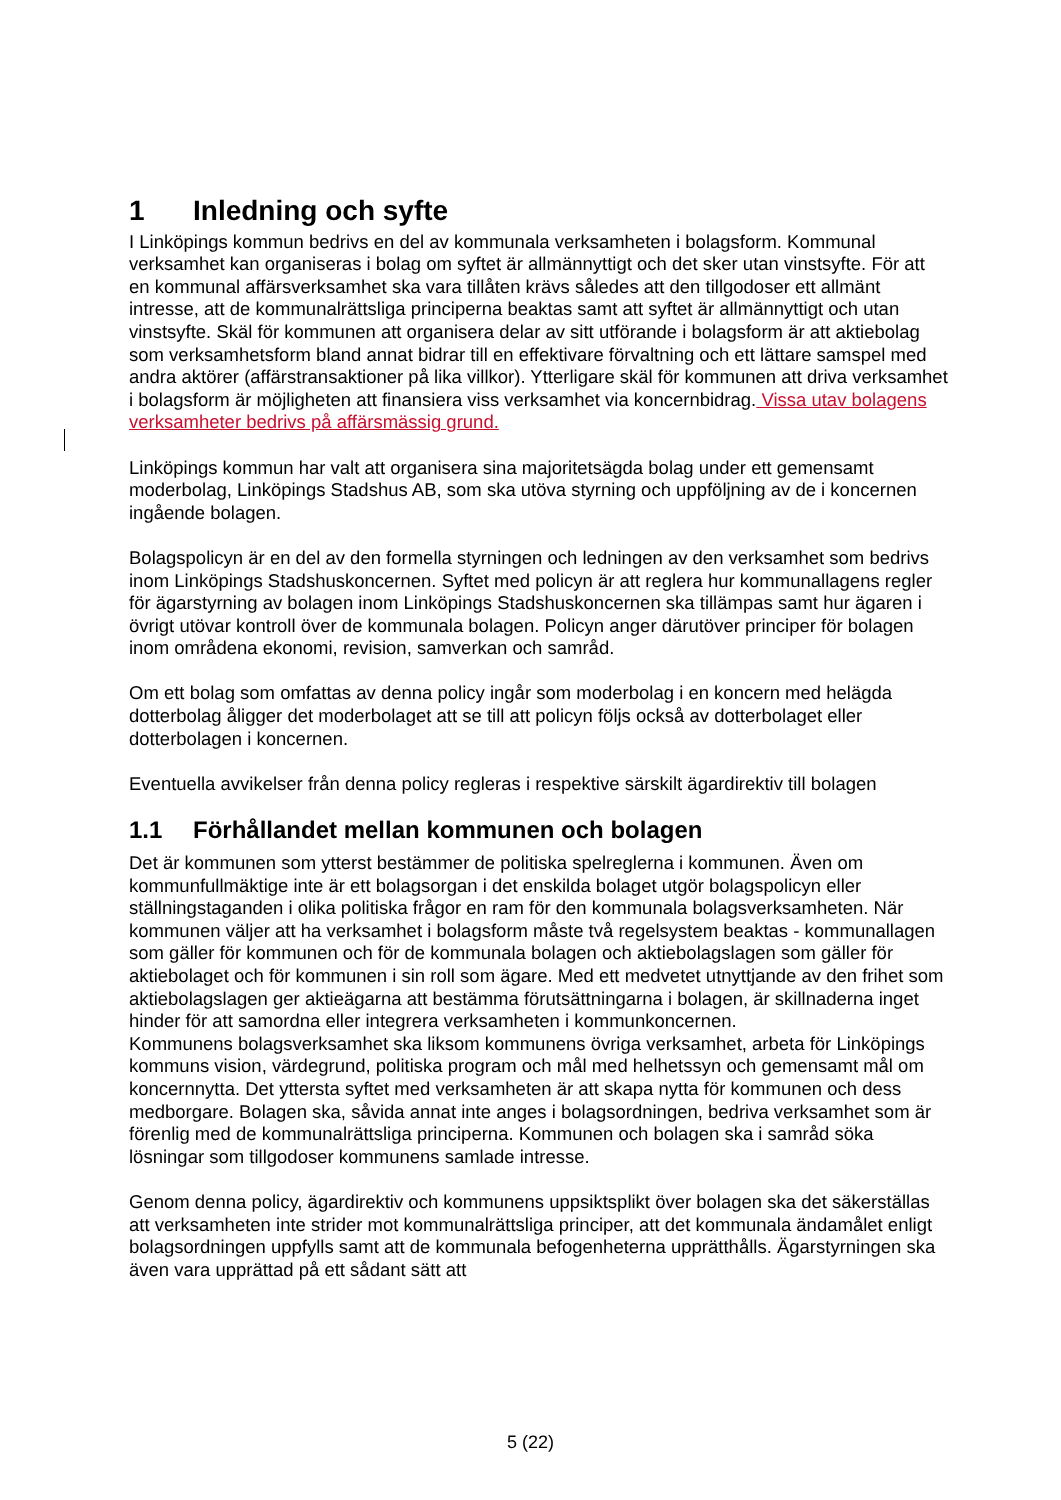1 Inledning och syfte
I Linköpings kommun bedrivs en del av kommunala verksamheten i bolagsform. Kommunal verksamhet kan organiseras i bolag om syftet är allmännyttigt och det sker utan vinstsyfte. För att en kommunal affärsverksamhet ska vara tillåten krävs således att den tillgodoser ett allmänt intresse, att de kommunalrättsliga principerna beaktas samt att syftet är allmännyttigt och utan vinstsyfte. Skäl för kommunen att organisera delar av sitt utförande i bolagsform är att aktiebolag som verksamhetsform bland annat bidrar till en effektivare förvaltning och ett lättare samspel med andra aktörer (affärstransaktioner på lika villkor). Ytterligare skäl för kommunen att driva verksamhet i bolagsform är möjligheten att finansiera viss verksamhet via koncernbidrag. Vissa utav bolagens verksamheter bedrivs på affärsmässig grund.
Linköpings kommun har valt att organisera sina majoritetsägda bolag under ett gemensamt moderbolag, Linköpings Stadshus AB, som ska utöva styrning och uppföljning av de i koncernen ingående bolagen.
Bolagspolicyn är en del av den formella styrningen och ledningen av den verksamhet som bedrivs inom Linköpings Stadshuskoncernen. Syftet med policyn är att reglera hur kommunallagens regler för ägarstyrning av bolagen inom Linköpings Stadshuskoncernen ska tillämpas samt hur ägaren i övrigt utövar kontroll över de kommunala bolagen. Policyn anger därutöver principer för bolagen inom områdena ekonomi, revision, samverkan och samråd.
Om ett bolag som omfattas av denna policy ingår som moderbolag i en koncern med helägda dotterbolag åligger det moderbolaget att se till att policyn följs också av dotterbolaget eller dotterbolagen i koncernen.
Eventuella avvikelser från denna policy regleras i respektive särskilt ägardirektiv till bolagen
1.1 Förhållandet mellan kommunen och bolagen
Det är kommunen som ytterst bestämmer de politiska spelreglerna i kommunen. Även om kommunfullmäktige inte är ett bolagsorgan i det enskilda bolaget utgör bolagspolicyn eller ställningstaganden i olika politiska frågor en ram för den kommunala bolagsverksamheten. När kommunen väljer att ha verksamhet i bolagsform måste två regelsystem beaktas - kommunallagen som gäller för kommunen och för de kommunala bolagen och aktiebolagslagen som gäller för aktiebolaget och för kommunen i sin roll som ägare. Med ett medvetet utnyttjande av den frihet som aktiebolagslagen ger aktieägarna att bestämma förutsättningarna i bolagen, är skillnaderna inget hinder för att samordna eller integrera verksamheten i kommunkoncernen.
Kommunens bolagsverksamhet ska liksom kommunens övriga verksamhet, arbeta för Linköpings kommuns vision, värdegrund, politiska program och mål med helhetssyn och gemensamt mål om koncernnytta. Det yttersta syftet med verksamheten är att skapa nytta för kommunen och dess medborgare. Bolagen ska, såvida annat inte anges i bolagsordningen, bedriva verksamhet som är förenlig med de kommunalrättsliga principerna. Kommunen och bolagen ska i samråd söka lösningar som tillgodoser kommunens samlade intresse.
Genom denna policy, ägardirektiv och kommunens uppsiktsplikt över bolagen ska det säkerställas att verksamheten inte strider mot kommunalrättsliga principer, att det kommunala ändamålet enligt bolagsordningen uppfylls samt att de kommunala befogenheterna upprätthålls. Ägarstyrningen ska även vara upprättad på ett sådant sätt att
5 (22)